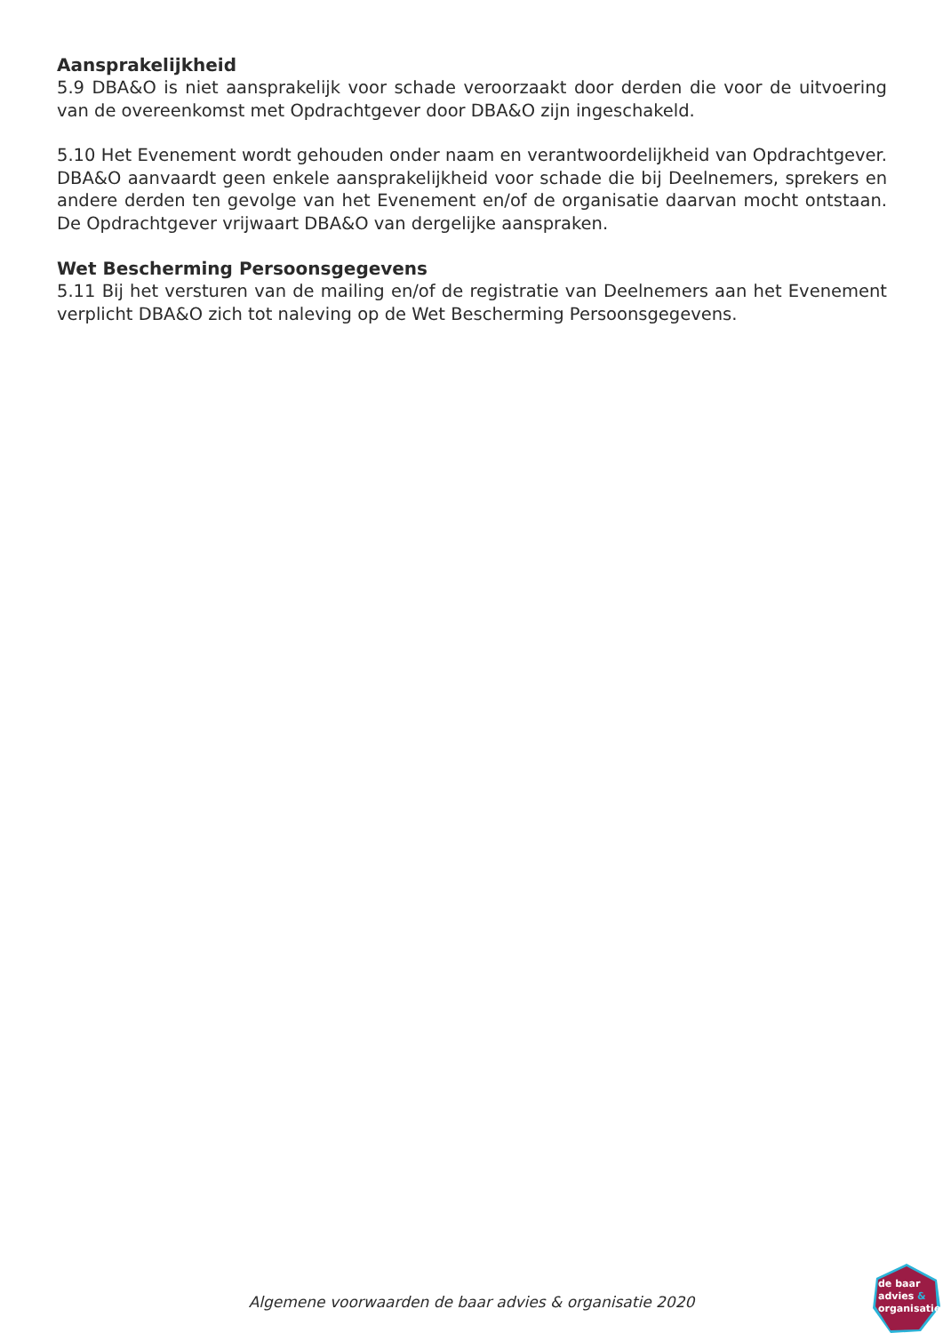Aansprakelijkheid
5.9 DBA&O is niet aansprakelijk voor schade veroorzaakt door derden die voor de uitvoering van de overeenkomst met Opdrachtgever door DBA&O zijn ingeschakeld.
5.10 Het Evenement wordt gehouden onder naam en verantwoordelijkheid van Opdrachtgever. DBA&O aanvaardt geen enkele aansprakelijkheid voor schade die bij Deelnemers, sprekers en andere derden ten gevolge van het Evenement en/of de organisatie daarvan mocht ontstaan. De Opdrachtgever vrijwaart DBA&O van dergelijke aanspraken.
Wet Bescherming Persoonsgegevens
5.11 Bij het versturen van de mailing en/of de registratie van Deelnemers aan het Evenement verplicht DBA&O zich tot naleving op de Wet Bescherming Persoonsgegevens.
Algemene voorwaarden de baar advies & organisatie 2020
de baar
advies &
organisatie